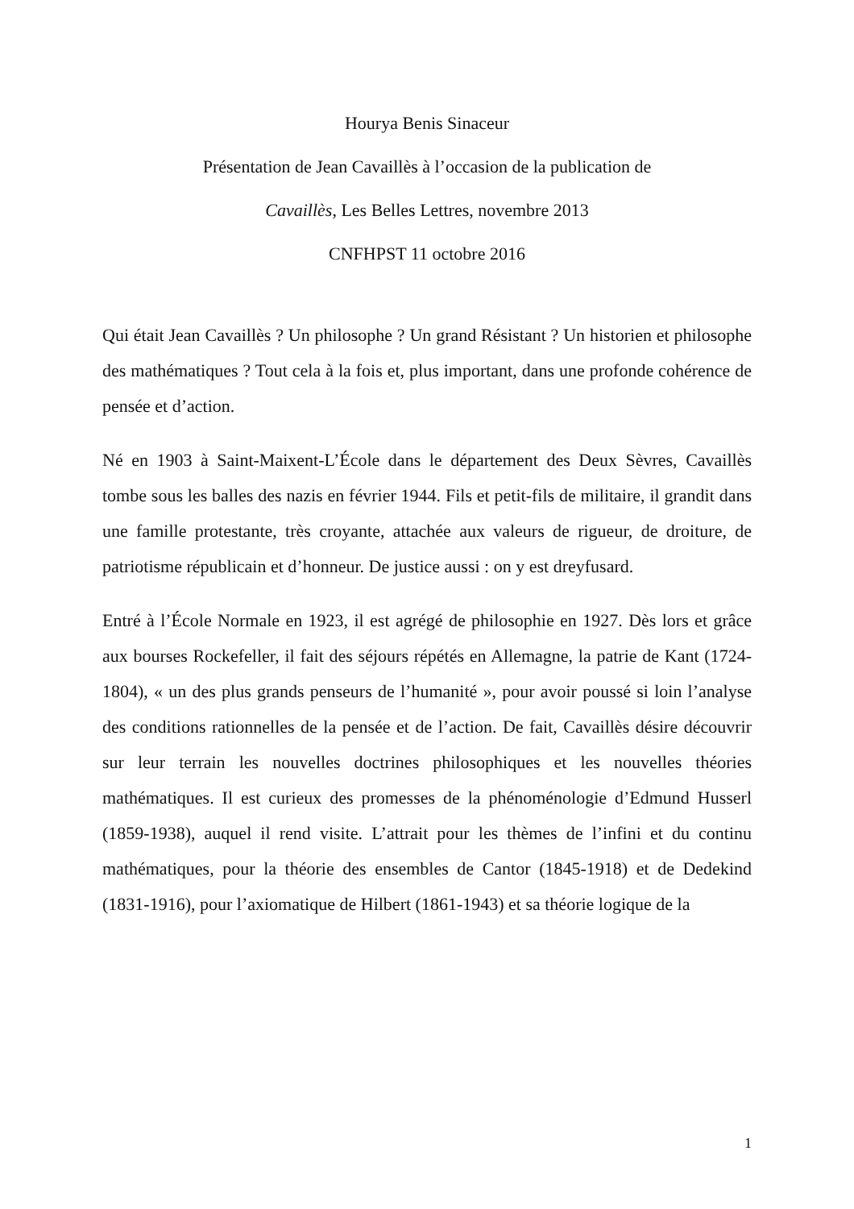Hourya Benis Sinaceur
Présentation de Jean Cavaillès à l’occasion de la publication de
Cavaillès, Les Belles Lettres, novembre 2013
CNFHPST 11 octobre 2016
Qui était Jean Cavaillès ? Un philosophe ? Un grand Résistant ? Un historien et philosophe des mathématiques ? Tout cela à la fois et, plus important, dans une profonde cohérence de pensée et d’action.
Né en 1903 à Saint-Maixent-L’École dans le département des Deux Sèvres, Cavaillès tombe sous les balles des nazis en février 1944. Fils et petit-fils de militaire, il grandit dans une famille protestante, très croyante, attachée aux valeurs de rigueur, de droiture, de patriotisme républicain et d’honneur. De justice aussi : on y est dreyfusard.
Entré à l’École Normale en 1923, il est agrégé de philosophie en 1927. Dès lors et grâce aux bourses Rockefeller, il fait des séjours répétés en Allemagne, la patrie de Kant (1724-1804), « un des plus grands penseurs de l’humanité », pour avoir poussé si loin l’analyse des conditions rationnelles de la pensée et de l’action. De fait, Cavaillès désire découvrir sur leur terrain les nouvelles doctrines philosophiques et les nouvelles théories mathématiques. Il est curieux des promesses de la phénoménologie d’Edmund Husserl (1859-1938), auquel il rend visite. L’attrait pour les thèmes de l’infini et du continu mathématiques, pour la théorie des ensembles de Cantor (1845-1918) et de Dedekind (1831-1916), pour l’axiomatique de Hilbert (1861-1943) et sa théorie logique de la
1